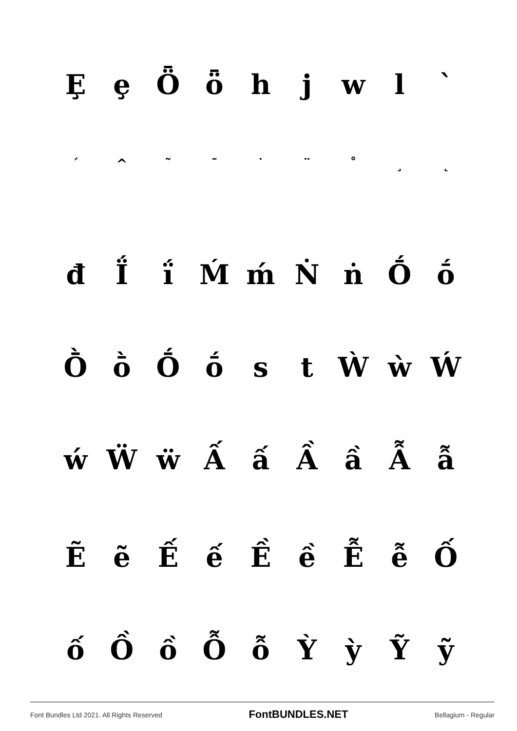ȨȩȪȫhjwl `
´ ^ ˜ ¯ ˙ ¨ ˚ ¸ ˛
đḮḯḾḿṄṅṒṓ
ṐṑṒṓstẀẁẂ
ẃẄẅẤấẦầẪẫ
ẼẽẾếỀềỄễỐ
ốỒồỖỗỲỳỸỹ
Font Bundles Ltd 2021. All Rights Reserved FontBUNDLES.NET Bellagium - Regular